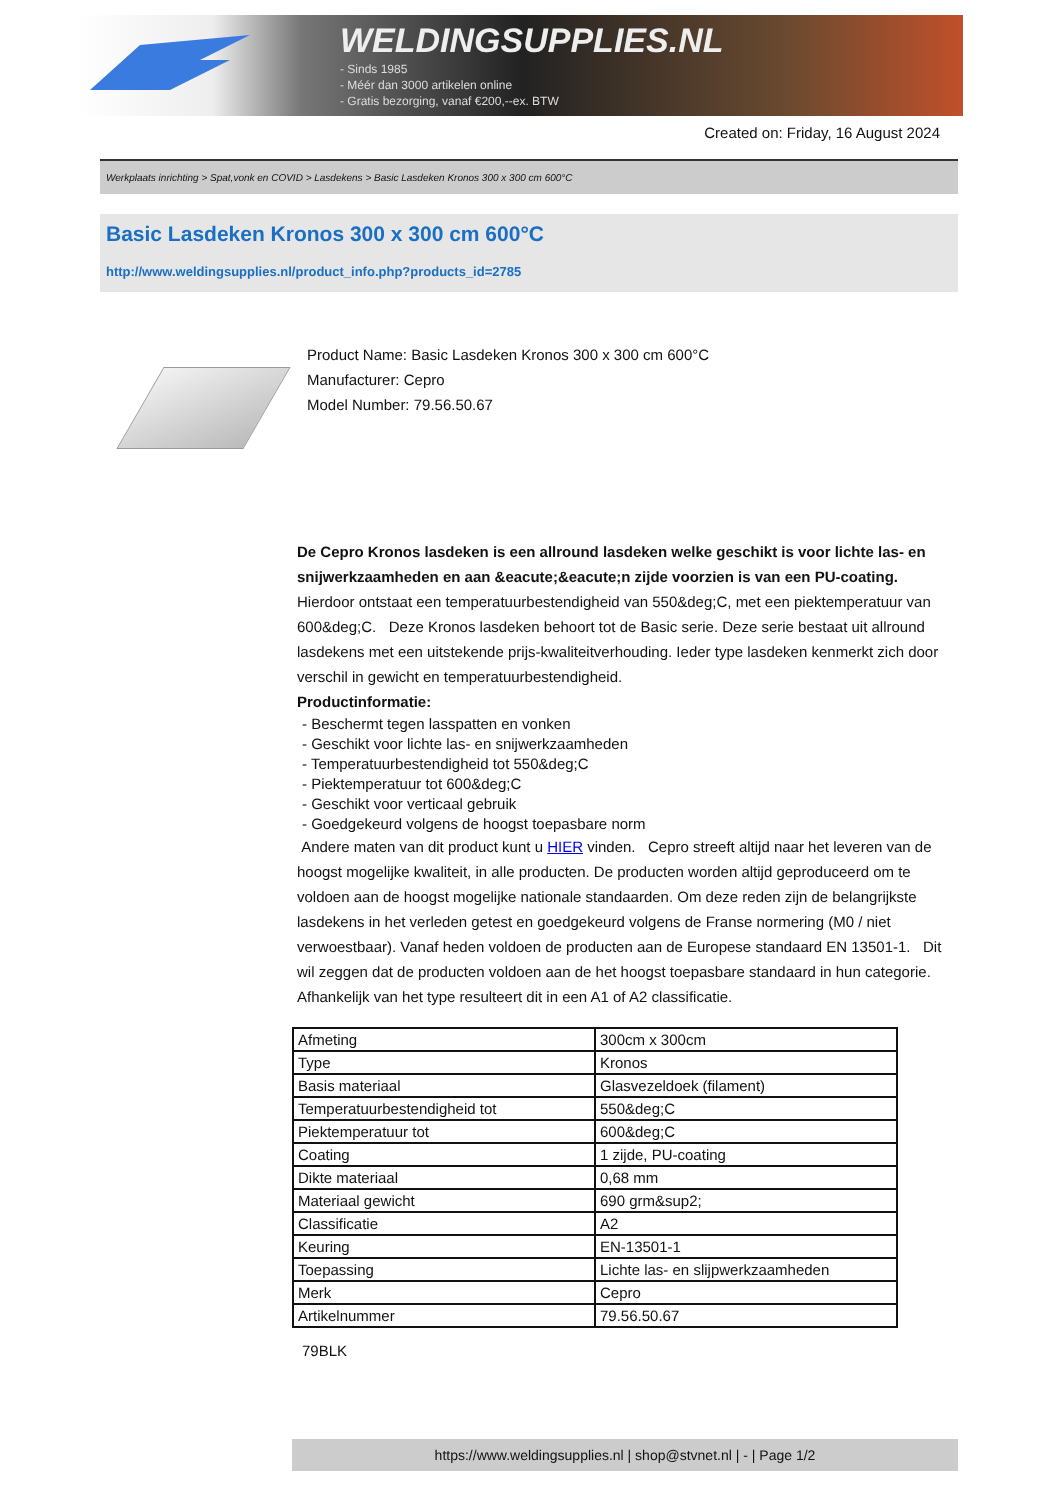WELDINGSUPPLIES.NL
- Sinds 1985
- Méér dan 3000 artikelen online
- Gratis bezorging, vanaf €200,--ex. BTW
Created on: Friday, 16 August 2024
Werkplaats inrichting > Spat,vonk en COVID > Lasdekens > Basic Lasdeken Kronos 300 x 300 cm 600°C
Basic Lasdeken Kronos 300 x 300 cm 600°C
http://www.weldingsupplies.nl/product_info.php?products_id=2785
Product Name: Basic Lasdeken Kronos 300 x 300 cm 600°C
Manufacturer: Cepro
Model Number: 79.56.50.67
De Cepro Kronos lasdeken is een allround lasdeken welke geschikt is voor lichte las- en snijwerkzaamheden en aan &eacute;&eacute;n zijde voorzien is van een PU-coating. Hierdoor ontstaat een temperatuurbestendigheid van 550&deg;C, met een piektemperatuur van 600&deg;C. Deze Kronos lasdeken behoort tot de Basic serie. Deze serie bestaat uit allround lasdekens met een uitstekende prijs-kwaliteitverhouding. Ieder type lasdeken kenmerkt zich door verschil in gewicht en temperatuurbestendigheid.
Productinformatie:
- Beschermt tegen lasspatten en vonken
- Geschikt voor lichte las- en snijwerkzaamheden
- Temperatuurbestendigheid tot 550&deg;C
- Piektemperatuur tot 600&deg;C
- Geschikt voor verticaal gebruik
- Goedgekeurd volgens de hoogst toepasbare norm
Andere maten van dit product kunt u HIER vinden. Cepro streeft altijd naar het leveren van de hoogst mogelijke kwaliteit, in alle producten. De producten worden altijd geproduceerd om te voldoen aan de hoogst mogelijke nationale standaarden. Om deze reden zijn de belangrijkste lasdekens in het verleden getest en goedgekeurd volgens de Franse normering (M0 / niet verwoestbaar). Vanaf heden voldoen de producten aan de Europese standaard EN 13501-1. Dit wil zeggen dat de producten voldoen aan de het hoogst toepasbare standaard in hun categorie. Afhankelijk van het type resulteert dit in een A1 of A2 classificatie.
| Afmeting | 300cm x 300cm |
| Type | Kronos |
| Basis materiaal | Glasvezeldoek (filament) |
| Temperatuurbestendigheid tot | 550&deg;C |
| Piektemperatuur tot | 600&deg;C |
| Coating | 1 zijde, PU-coating |
| Dikte materiaal | 0,68 mm |
| Materiaal gewicht | 690 grm&sup2; |
| Classificatie | A2 |
| Keuring | EN-13501-1 |
| Toepassing | Lichte las- en slijpwerkzaamheden |
| Merk | Cepro |
| Artikelnummer | 79.56.50.67 |
79BLK
https://www.weldingsupplies.nl | shop@stvnet.nl | - | Page 1/2